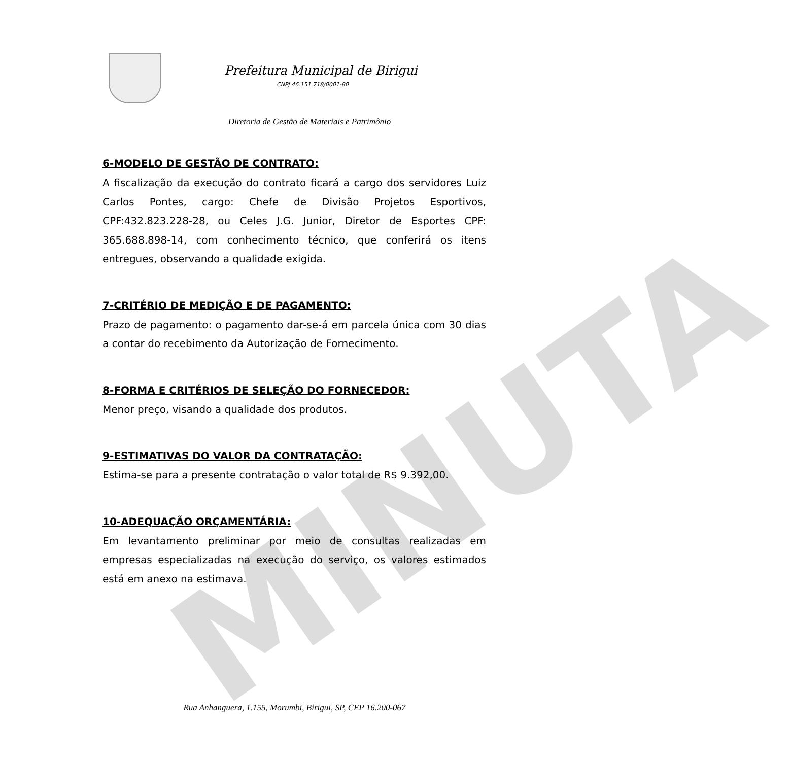MINUTA
Prefeitura Municipal de Birigui
CNPJ 46.151.718/0001-80
Diretoria de Gestão de Materiais e Patrimônio
6-MODELO DE GESTÃO DE CONTRATO:
A fiscalização da execução do contrato ficará a cargo dos servidores Luiz Carlos Pontes, cargo: Chefe de Divisão Projetos Esportivos, CPF:432.823.228-28, ou Celes J.G. Junior, Diretor de Esportes CPF: 365.688.898-14, com conhecimento técnico, que conferirá os itens entregues, observando a qualidade exigida.
7-CRITÉRIO DE MEDIÇÃO E DE PAGAMENTO:
Prazo de pagamento: o pagamento dar-se-á em parcela única com 30 dias a contar do recebimento da Autorização de Fornecimento.
8-FORMA E CRITÉRIOS DE SELEÇÃO DO FORNECEDOR:
Menor preço, visando a qualidade dos produtos.
9-ESTIMATIVAS DO VALOR DA CONTRATAÇÃO:
Estima-se para a presente contratação o valor total de R$ 9.392,00.
10-ADEQUAÇÃO ORÇAMENTÁRIA:
Em levantamento preliminar por meio de consultas realizadas em empresas especializadas na execução do serviço, os valores estimados está em anexo na estimava.
Rua Anhanguera, 1.155, Morumbi, Birigui, SP, CEP 16.200-067